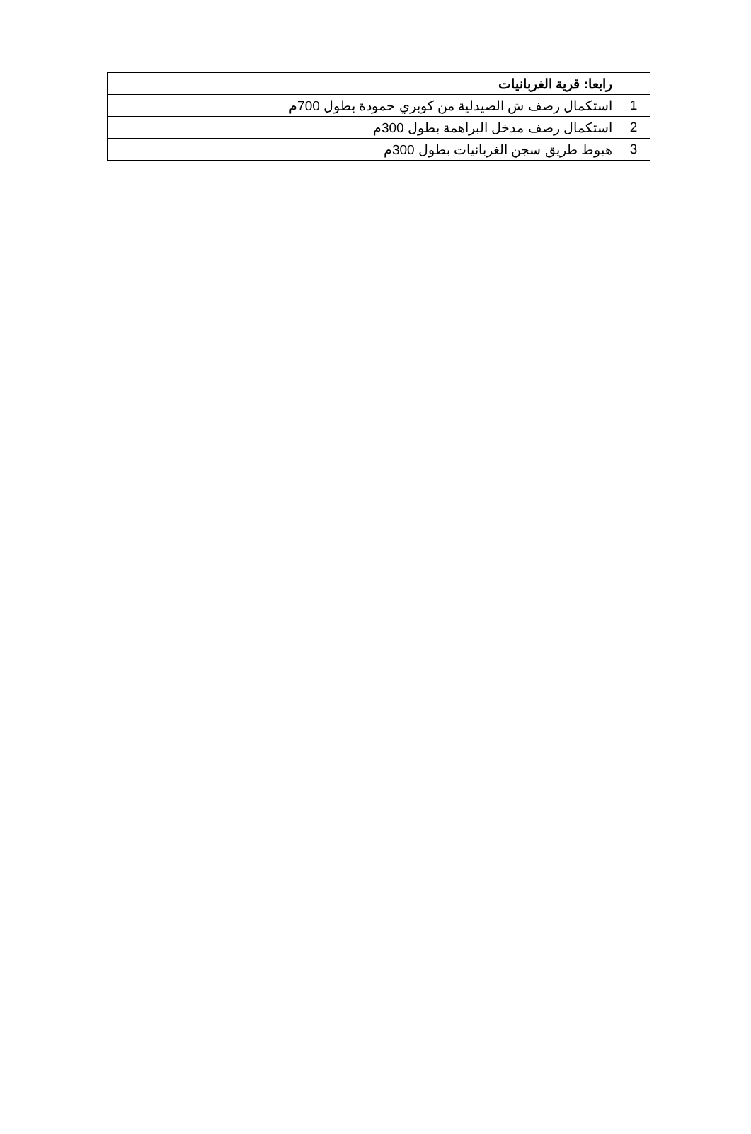| | رابعا: قرية الغربانيات |
| 1 | استكمال رصف ش الصيدلية من كوبري حمودة بطول 700م |
| 2 | استكمال رصف مدخل البراهمة بطول 300م |
| 3 | هبوط طريق سجن الغربانيات بطول 300م |